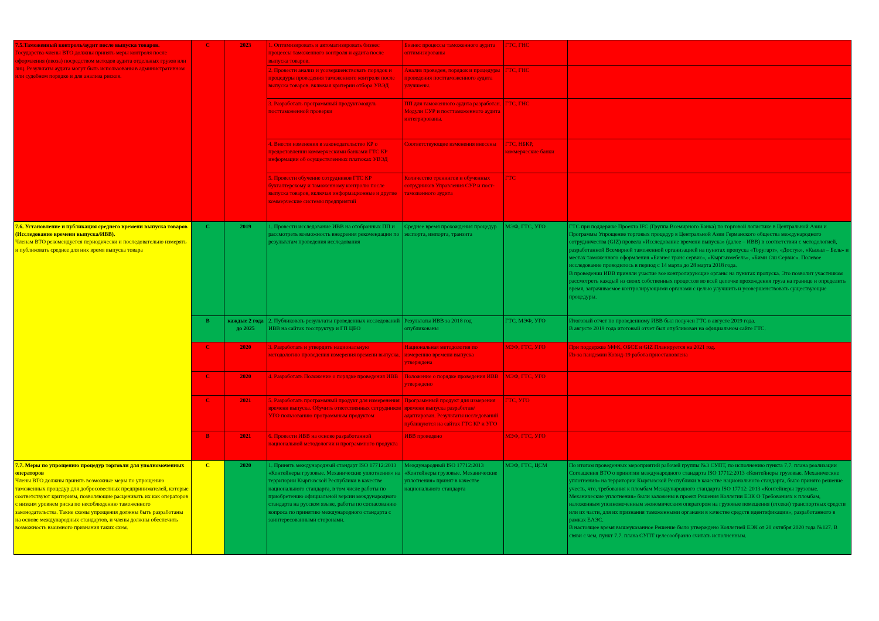| 7.5.Таможенный контроль/аудит после выпуска товаров. Государства-члены ВТО должны принять меры контроля после оформления (ввоза) посредством методов аудита отдельных грузов или лиц. Результаты аудита могут быть использованы в административном или судебном порядке и для анализа рисков. | С | 2023 | 1. Оптимизировать и автоматизировать бизнес процессы таможенного контроля и аудита после выпуска товаров. | Бизнес процессы таможенного аудита оптимизированы | ГТС, ГНС | |
| | | | 2. Провести анализ и усовершенствовать порядок и процедуры проведения таможенного контроля после выпуска товаров. включая критерии отбора УВЭД | Анализ проведен, порядок и процедуры проведения посттаможенного аудита улучшены. | ГТС, ГНС | |
| | | | 3. Разработать программный продукт/модуль посттаможенной проверки | ПП для таможенного аудита разработан. Модули СУР и посттаможенного аудита интегрированы. | ГТС, ГНС | |
| | | | 4. Внести изменения в законодательство КР о предоставлении коммерческими банками ГТС КР информации об осуществленных платежах УВЭД | Соответствующие изменения внесены | ГТС, НБКР, коммерческие банки | |
| | | | 5. Провести обучение сотрудников ГТС КР бухгалтерскому и таможенному контролю после выпуска товаров, включая информационные и другие коммерческие системы предприятий | Количество тренингов и обученных сотрудников Управления СУР и пост-таможенного аудита | ГТС | |
| 7.6. Установление и публикация среднего времени выпуска товаров (Исследование времени выпуска/ИВВ). Членам ВТО рекомендуется периодически и последовательно измерять и публиковать среднее для них время выпуска товара | С | 2019 | 1. Провести исследование ИВВ на отобранных ПП и рассмотреть возможность внедрения рекомендации по результатам проведения исследования | Среднее время прохождения процедур экспорта, импорта, транзита | МЭФ, ГТС, УГО | ГТС при поддержке Проекта IFC (Группа Всемирного Банка) по торговой логистике в Центральной Азии и Программы Упрощение торговых процедур в Центральной Азии Германского общества международного сотрудничества (GIZ) провела «Исследование времени выпуска» (далее – ИВВ) в соответствии с методологией, разработанной Всемирной таможенной организацией на пунктах пропуска «Торугарт», «Достук», «Кызыл – Бель» и местах таможенного оформления «Бизнес транс сервис», «Кыргызмебель», «Бими Ош Сервис». Полевое исследование проводилось в период с 14 марта до 28 марта 2018 года. В проведении ИВВ приняли участие все контролирующие органы на пунктах пропуска. Это позволит участникам рассмотреть каждый из своих собственных процессов во всей цепочке прохождения груза на границе и определить время, затрачиваемое контролирующими органами с целью улучшить и усовершенствовать существующие процедуры. |
| | В | каждые 2 года до 2025 | 2. Публиковать результаты проведенных исследований ИВВ на сайтах госструктур и ГП ЦЕО | Результаты ИВВ за 2018 год опубликованы | ГТС, МЭФ, УГО | Итоговый отчет по проведенному ИВВ был получен ГТС в августе 2019 года. В августе 2019 года итоговый отчет был опубликован на официальном сайте ГТС. |
| | С | 2020 | 3. Разработать и утвердить национальную методологию проведения измерения времени выпуска. | Национальная методология по измерению времени выпуска утверждена | МЭФ, ГТС, УГО | При поддержке МФК, ОБСЕ и GIZ Планируется на 2021 год. Из-за пандемии Ковид-19 работа приостановлена |
| | С | 2020 | 4. Разработать Положение о порядке проведения ИВВ | Положение о порядке проведения ИВВ утверждено | МЭФ, ГТС, УГО | |
| | С | 2021 | 5. Разработать программный продукт для измеренения времени выпуска. Обучить ответственных сотрудников УГО пользованию программным продуктом | Программный продукт для измерения времени выпуска разработан/адаптирован. Результаты исследований публикуются на сайтах ГТС КР и УГО | ГТС, УГО | |
| | В | 2021 | 6. Провести ИВВ на основе разработанной национальной методологии и программного продукта | ИВВ проведено | МЭФ, ГТС, УГО | |
| 7.7. Меры по упрощению процедур торговли для уполномоченных операторов Члены ВТО должны принять возможные меры по упрощению таможенных процедур для добросовестных предпринимателей, которые соответствуют критериям, позволяющие расценивать их как операторов с низким уровнем риска по несоблюдению таможенного законодательства. Такие схемы упрощения должны быть разработаны на основе международных стандартов, и члены должны обеспечить возможность взаимного признания таких схем. | С | 2020 | 1. Принять международный стандарт ISO 17712:2013 «Контейнеры грузовые. Механические уплотнения» на территории Кыргызской Республики в качестве национального стандарта, в том числе работы по приобретению официальной версии международного стандарта на русском языке, работы по согласованию вопроса по принятию международного стандарта с заинтересованными сторонами. | Международный ISO 17712:2013 «Контейнеры грузовые. Механические уплотнения» принят в качестве национального стандарта | МЭФ, ГТС, ЦСМ | По итогам проведенных мероприятий рабочей группы №3 СУПТ, по исполнению пункта 7.7. плана реализации Соглашения ВТО о принятии международного стандарта ISO 17712:2013 «Контейнеры грузовые. Механические уплотнения» на территории Кыргызской Республики в качестве национального стандарта, было принято решение учесть, что, требования к пломбам Международного стандарта ISO 17712: 2013 «Контейнеры грузовые. Механические уплотнения» были заложены в проект Решения Коллегии ЕЭК О Требованиях к пломбам, наложенным уполномоченным экономическим оператором на грузовые помещения (отсеки) транспортных средств или их части, для их признания таможенными органами в качестве средств идентификации», разработанного в рамках ЕАЭС. В настоящее время вышеуказанное Решение было утверждено Коллегией ЕЭК от 20 октября 2020 года №127. В связи с чем, пункт 7.7. плана СУПТ целесообразно считать исполненным. |